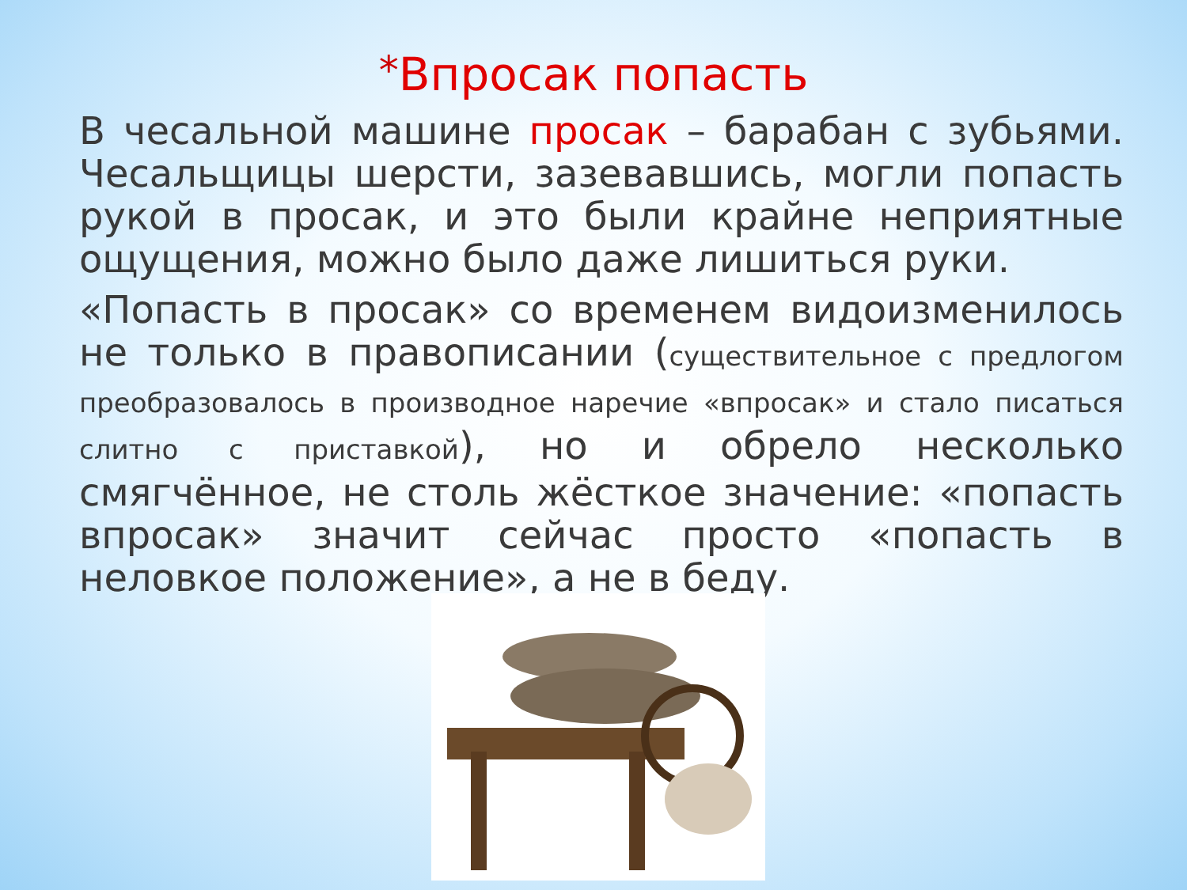*Впросак попасть
В чесальной машине просак – барабан с зубьями. Чесальщицы шерсти, зазевавшись, могли попасть рукой в просак, и это были крайне неприятные ощущения, можно было даже лишиться руки.
«Попасть в просак» со временем видоизменилось не только в правописании (существительное с предлогом преобразовалось в производное наречие «впросак» и стало писаться слитно с приставкой), но и обрело несколько смягчённое, не столь жёсткое значение: «попасть впросак» значит сейчас просто «попасть в неловкое положение», а не в беду.